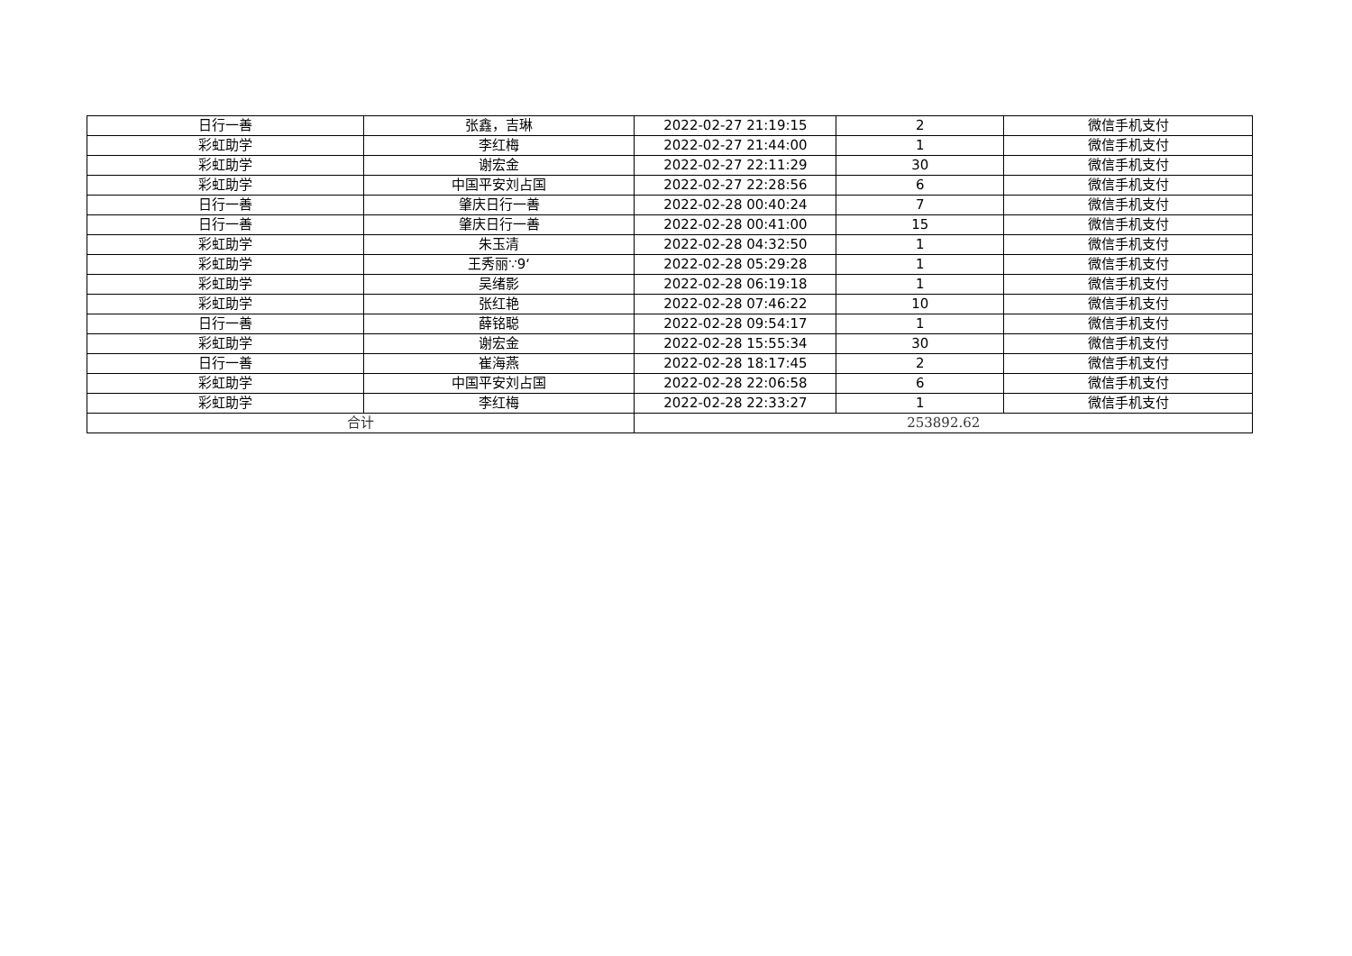| 日行一善 | 张鑫，吉琳 | 2022-02-27 21:19:15 | 2 | 微信手机支付 |
| 彩虹助学 | 李红梅 | 2022-02-27 21:44:00 | 1 | 微信手机支付 |
| 彩虹助学 | 谢宏金 | 2022-02-27 22:11:29 | 30 | 微信手机支付 |
| 彩虹助学 | 中国平安刘占国 | 2022-02-27 22:28:56 | 6 | 微信手机支付 |
| 日行一善 | 肇庆日行一善 | 2022-02-28 00:40:24 | 7 | 微信手机支付 |
| 日行一善 | 肇庆日行一善 | 2022-02-28 00:41:00 | 15 | 微信手机支付 |
| 彩虹助学 | 朱玉清 | 2022-02-28 04:32:50 | 1 | 微信手机支付 |
| 彩虹助学 | 王秀丽∵9‘ | 2022-02-28 05:29:28 | 1 | 微信手机支付 |
| 彩虹助学 | 吴绪影 | 2022-02-28 06:19:18 | 1 | 微信手机支付 |
| 彩虹助学 | 张红艳 | 2022-02-28 07:46:22 | 10 | 微信手机支付 |
| 日行一善 | 薛铭聪 | 2022-02-28 09:54:17 | 1 | 微信手机支付 |
| 彩虹助学 | 谢宏金 | 2022-02-28 15:55:34 | 30 | 微信手机支付 |
| 日行一善 | 崔海燕 | 2022-02-28 18:17:45 | 2 | 微信手机支付 |
| 彩虹助学 | 中国平安刘占国 | 2022-02-28 22:06:58 | 6 | 微信手机支付 |
| 彩虹助学 | 李红梅 | 2022-02-28 22:33:27 | 1 | 微信手机支付 |
| 合计 | | 253892.62 | | |